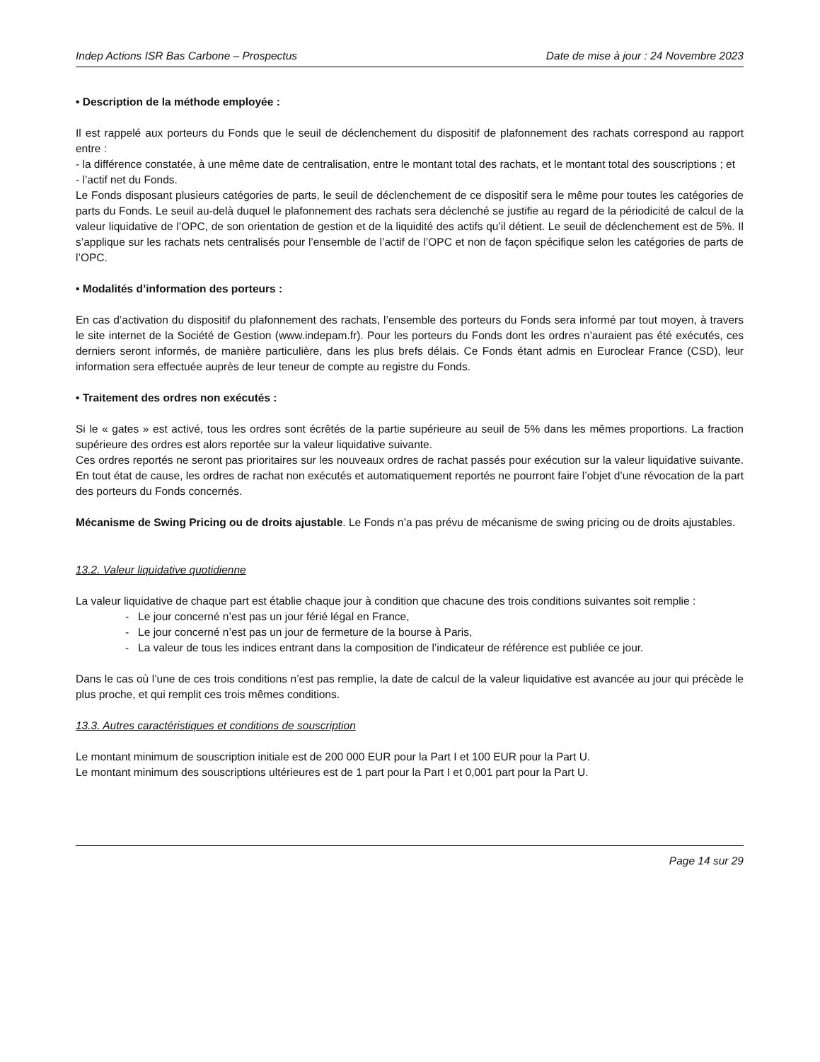Indep Actions ISR Bas Carbone – Prospectus Date de mise à jour : 24 Novembre 2023
• Description de la méthode employée :
Il est rappelé aux porteurs du Fonds que le seuil de déclenchement du dispositif de plafonnement des rachats correspond au rapport entre :
- la différence constatée, à une même date de centralisation, entre le montant total des rachats, et le montant total des souscriptions ; et
- l’actif net du Fonds.
Le Fonds disposant plusieurs catégories de parts, le seuil de déclenchement de ce dispositif sera le même pour toutes les catégories de parts du Fonds. Le seuil au-delà duquel le plafonnement des rachats sera déclenché se justifie au regard de la périodicité de calcul de la valeur liquidative de l’OPC, de son orientation de gestion et de la liquidité des actifs qu’il détient. Le seuil de déclenchement est de 5%. Il s’applique sur les rachats nets centralisés pour l’ensemble de l’actif de l’OPC et non de façon spécifique selon les catégories de parts de l’OPC.
• Modalités d’information des porteurs :
En cas d’activation du dispositif du plafonnement des rachats, l’ensemble des porteurs du Fonds sera informé par tout moyen, à travers le site internet de la Société de Gestion (www.indepam.fr). Pour les porteurs du Fonds dont les ordres n’auraient pas été exécutés, ces derniers seront informés, de manière particulière, dans les plus brefs délais. Ce Fonds étant admis en Euroclear France (CSD), leur information sera effectuée auprès de leur teneur de compte au registre du Fonds.
• Traitement des ordres non exécutés :
Si le « gates » est activé, tous les ordres sont écrêtés de la partie supérieure au seuil de 5% dans les mêmes proportions. La fraction supérieure des ordres est alors reportée sur la valeur liquidative suivante.
Ces ordres reportés ne seront pas prioritaires sur les nouveaux ordres de rachat passés pour exécution sur la valeur liquidative suivante. En tout état de cause, les ordres de rachat non exécutés et automatiquement reportés ne pourront faire l’objet d’une révocation de la part des porteurs du Fonds concernés.
Mécanisme de Swing Pricing ou de droits ajustable. Le Fonds n’a pas prévu de mécanisme de swing pricing ou de droits ajustables.
13.2. Valeur liquidative quotidienne
La valeur liquidative de chaque part est établie chaque jour à condition que chacune des trois conditions suivantes soit remplie :
- Le jour concerné n’est pas un jour férié légal en France,
- Le jour concerné n’est pas un jour de fermeture de la bourse à Paris,
- La valeur de tous les indices entrant dans la composition de l’indicateur de référence est publiée ce jour.
Dans le cas où l’une de ces trois conditions n’est pas remplie, la date de calcul de la valeur liquidative est avancée au jour qui précède le plus proche, et qui remplit ces trois mêmes conditions.
13.3. Autres caractéristiques et conditions de souscription
Le montant minimum de souscription initiale est de 200 000 EUR pour la Part I et 100 EUR pour la Part U.
Le montant minimum des souscriptions ultérieures est de 1 part pour la Part I et 0,001 part pour la Part U.
Page 14 sur 29